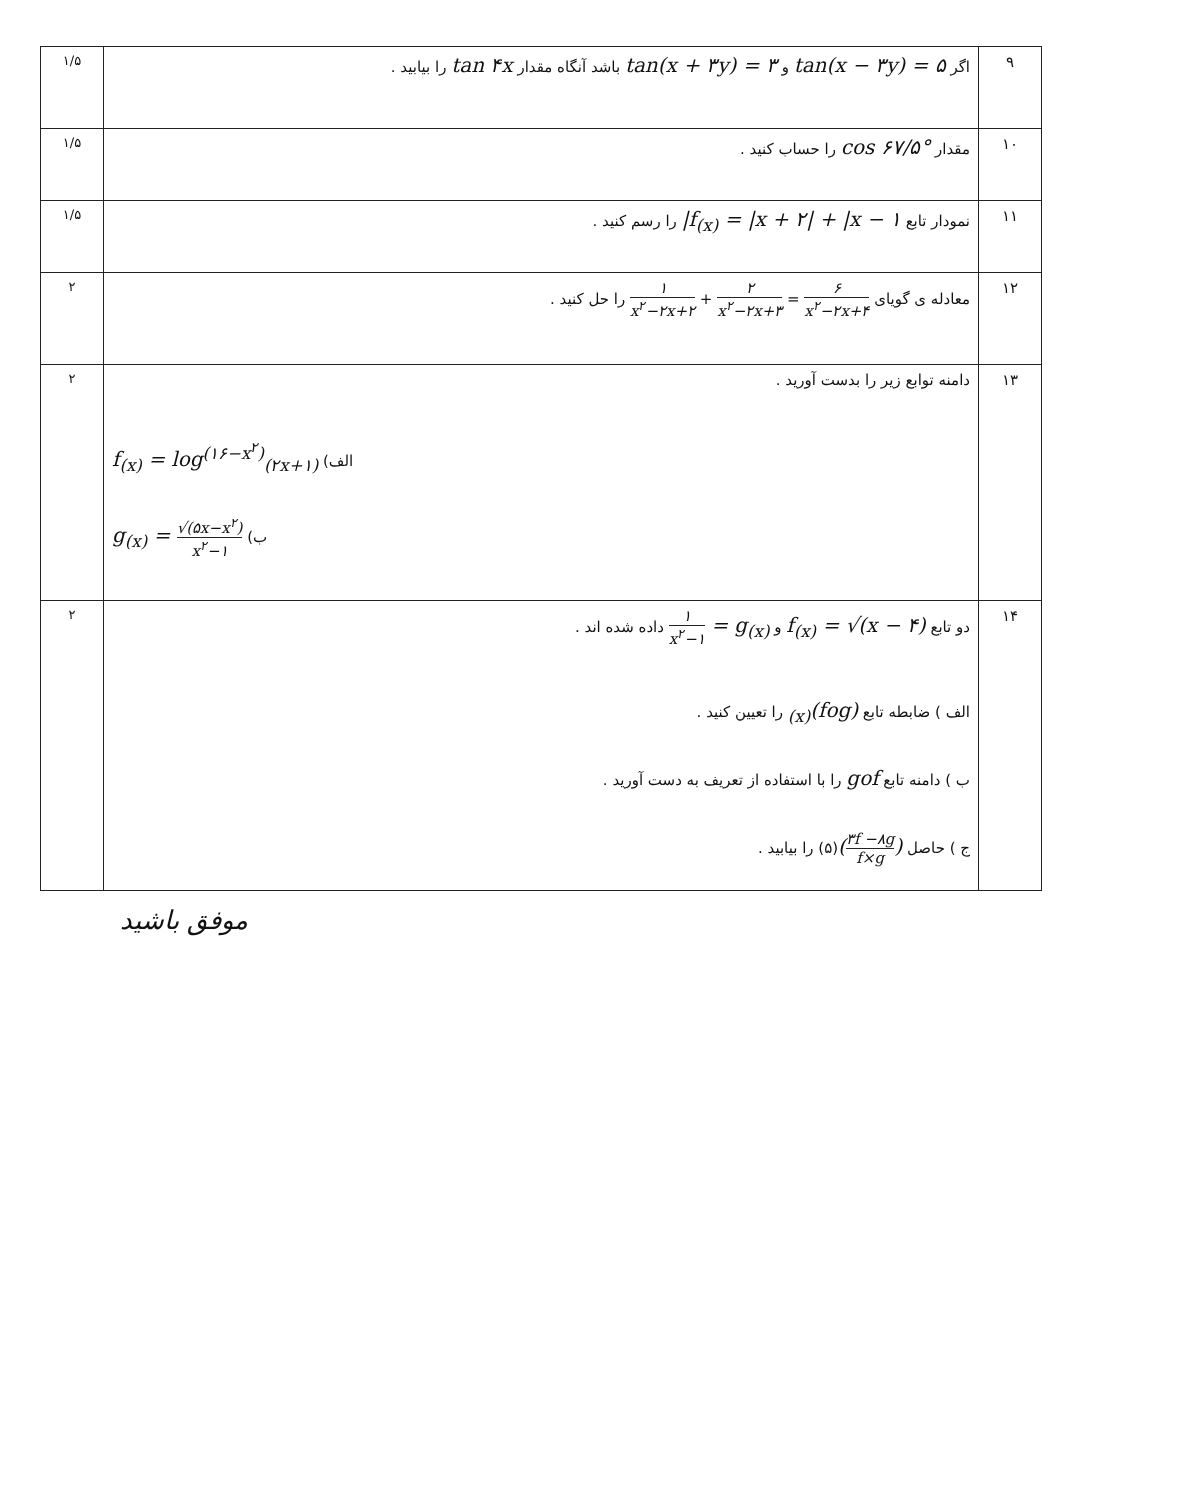| ۹ | اگر tan(x − ۳y) = ۵ و tan(x + ۳y) = ۳ باشد آنگاه مقدار tan ۴x را بیابید . | ۱/۵ |
| ۱۰ | مقدار cos ۶۷/۵° را حساب کنید . | ۱/۵ |
| ۱۱ | نمودار تابع f<sub>(x)</sub> = /x + ۲/ + /x − ۱/ را رسم کنید . | ۱/۵ |
| ۱۲ | معادله ی گویای ۶ x<sup>۲</sup>−۲x+۴ = ۲ x<sup>۲</sup>−۲x+۳ + ۱ x<sup>۲</sup>−۲x+۲ را حل کنید . | ۲ |
| ۱۳ | دامنه توابع زیر را بدست آورید . f<sub>(x)</sub> = log<sup>(۱۶−x<sup>۲</sup>)</sup><sub>(۲x+۱)</sub> (الف g<sub>(x)</sub> = √(۵x−x<sup>۲</sup>) x<sup>۲</sup>−۱ (ب | ۲ |
| ۱۴ | دو تابع f<sub>(x)</sub> = √(x − ۴) و g<sub>(x)</sub> = ۱ x<sup>۲</sup>−۱ داده شده اند . الف ) ضابطه تابع (fog)<sub>(x)</sub> را تعیین کنید . ب ) دامنه تابع gof را با استفاده از تعریف به دست آورید . ج ) حاصل ( ۳f −۸g f×g ) (۵) را بیابید . | ۲ |
موفق باشید